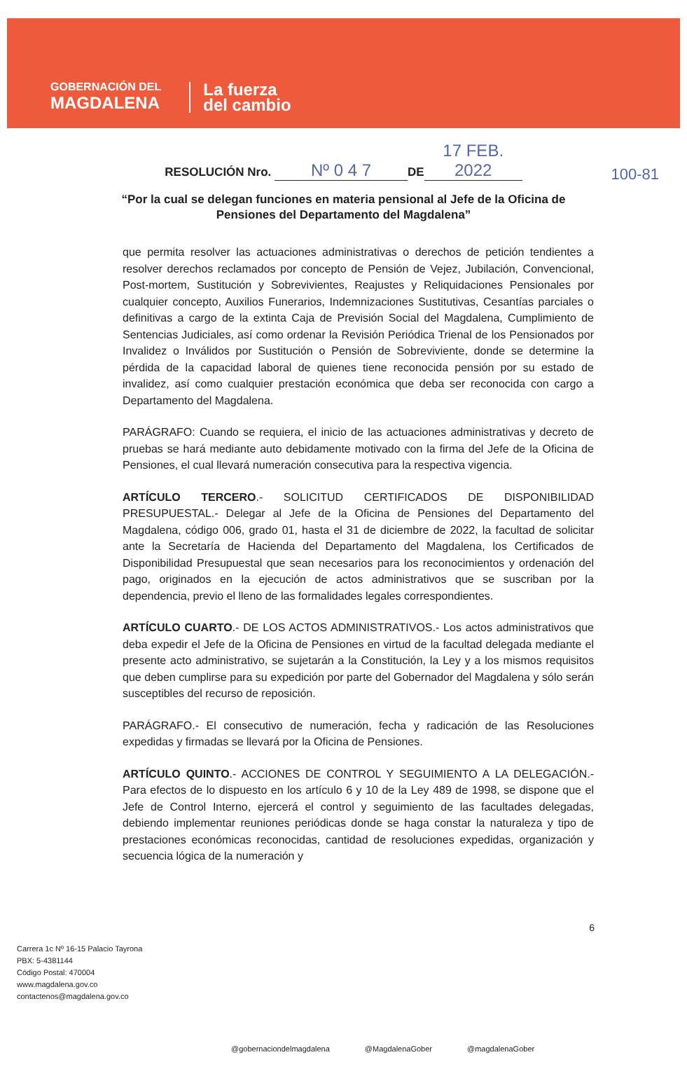GOBERNACIÓN DEL
MAGDALENA
La fuerza
del cambio
RESOLUCIÓN Nro. Nº 0 4 7 DE 17 FEB. 2022
100-81
“Por la cual se delegan funciones en materia pensional al Jefe de la Oficina de Pensiones del Departamento del Magdalena”
que permita resolver las actuaciones administrativas o derechos de petición tendientes a resolver derechos reclamados por concepto de Pensión de Vejez, Jubilación, Convencional, Post-mortem, Sustitución y Sobrevivientes, Reajustes y Reliquidaciones Pensionales por cualquier concepto, Auxilios Funerarios, Indemnizaciones Sustitutivas, Cesantías parciales o definitivas a cargo de la extinta Caja de Previsión Social del Magdalena, Cumplimiento de Sentencias Judiciales, así como ordenar la Revisión Periódica Trienal de los Pensionados por Invalidez o Inválidos por Sustitución o Pensión de Sobreviviente, donde se determine la pérdida de la capacidad laboral de quienes tiene reconocida pensión por su estado de invalidez, así como cualquier prestación económica que deba ser reconocida con cargo a Departamento del Magdalena.
PARÁGRAFO: Cuando se requiera, el inicio de las actuaciones administrativas y decreto de pruebas se hará mediante auto debidamente motivado con la firma del Jefe de la Oficina de Pensiones, el cual llevará numeración consecutiva para la respectiva vigencia.
ARTÍCULO TERCERO.- SOLICITUD CERTIFICADOS DE DISPONIBILIDAD PRESUPUESTAL.- Delegar al Jefe de la Oficina de Pensiones del Departamento del Magdalena, código 006, grado 01, hasta el 31 de diciembre de 2022, la facultad de solicitar ante la Secretaría de Hacienda del Departamento del Magdalena, los Certificados de Disponibilidad Presupuestal que sean necesarios para los reconocimientos y ordenación del pago, originados en la ejecución de actos administrativos que se suscriban por la dependencia, previo el lleno de las formalidades legales correspondientes.
ARTÍCULO CUARTO.- DE LOS ACTOS ADMINISTRATIVOS.- Los actos administrativos que deba expedir el Jefe de la Oficina de Pensiones en virtud de la facultad delegada mediante el presente acto administrativo, se sujetarán a la Constitución, la Ley y a los mismos requisitos que deben cumplirse para su expedición por parte del Gobernador del Magdalena y sólo serán susceptibles del recurso de reposición.
PARÁGRAFO.- El consecutivo de numeración, fecha y radicación de las Resoluciones expedidas y firmadas se llevará por la Oficina de Pensiones.
ARTÍCULO QUINTO.- ACCIONES DE CONTROL Y SEGUIMIENTO A LA DELEGACIÓN.- Para efectos de lo dispuesto en los artículo 6 y 10 de la Ley 489 de 1998, se dispone que el Jefe de Control Interno, ejercerá el control y seguimiento de las facultades delegadas, debiendo implementar reuniones periódicas donde se haga constar la naturaleza y tipo de prestaciones económicas reconocidas, cantidad de resoluciones expedidas, organización y secuencia lógica de la numeración y
6
Carrera 1c Nº 16-15 Palacio Tayrona
PBX: 5-4381144
Código Postal: 470004
www.magdalena.gov.co
contactenos@magdalena.gov.co
@gobernaciondelmagdalena @MagdalenaGober @magdalenaGober